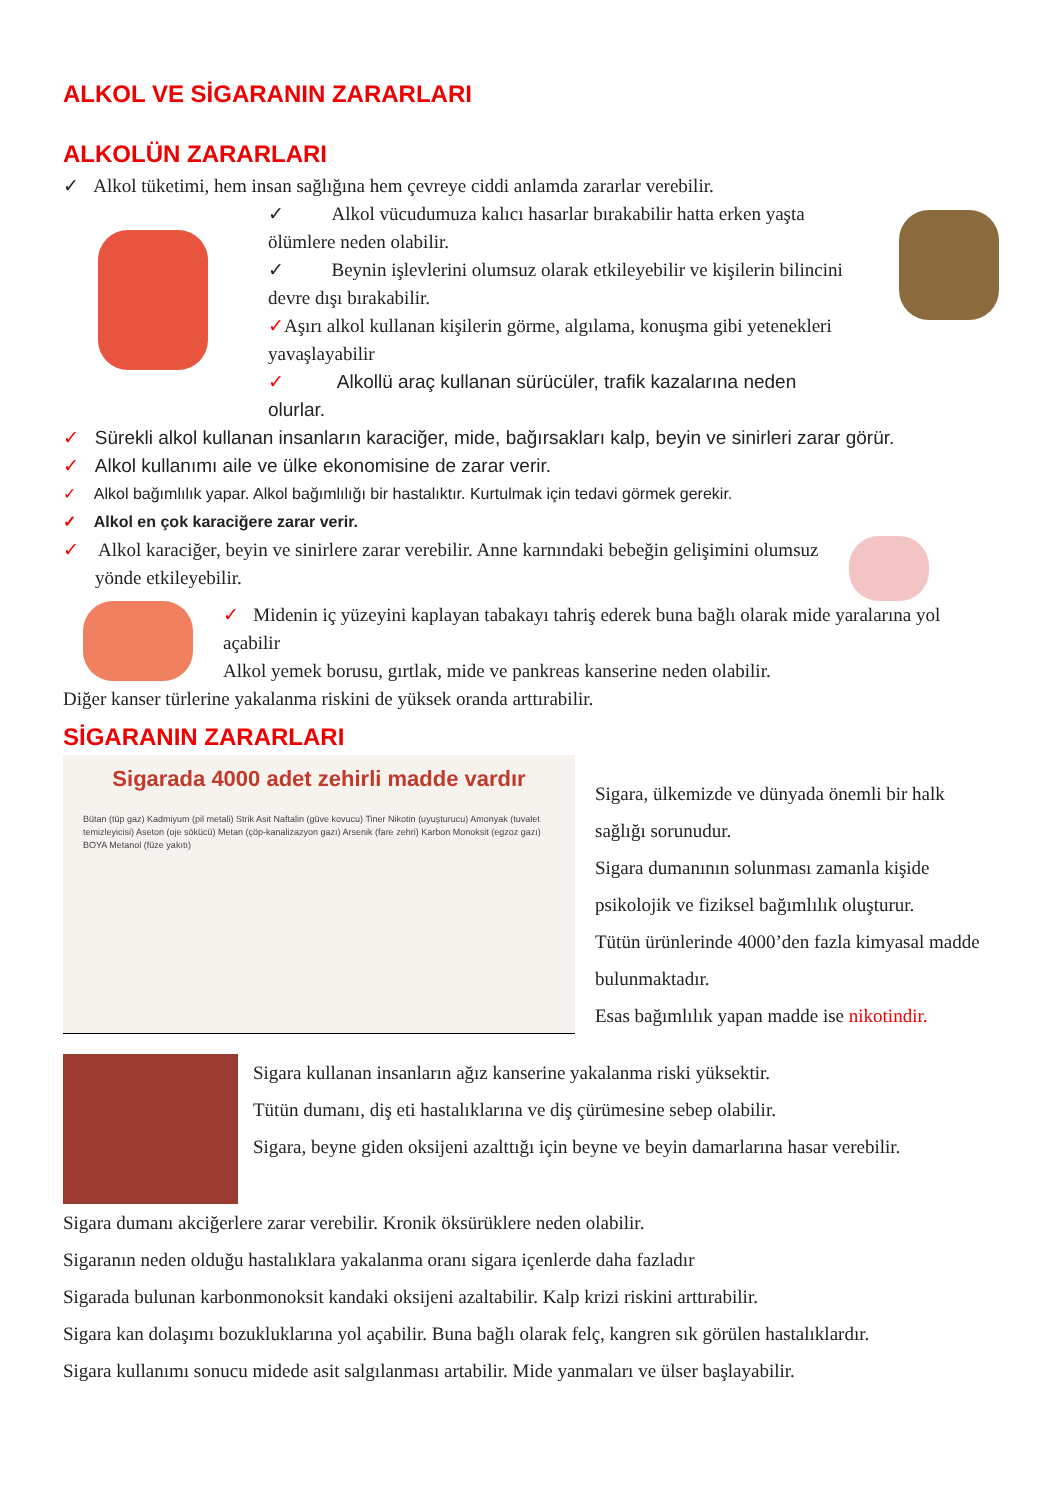ALKOL VE SİGARANIN ZARARLARI
ALKOLÜN ZARARLARI
✓ Alkol tüketimi, hem insan sağlığına hem çevreye ciddi anlamda zararlar verebilir.
✓ Alkol vücudumuza kalıcı hasarlar bırakabilir hatta erken yaşta ölümlere neden olabilir.
✓ Beynin işlevlerini olumsuz olarak etkileyebilir ve kişilerin bilincini devre dışı bırakabilir.
✓Aşırı alkol kullanan kişilerin görme, algılama, konuşma gibi yetenekleri yavaşlayabilir
✓ Alkollü araç kullanan sürücüler, trafik kazalarına neden olurlar.
✓ Sürekli alkol kullanan insanların karaciğer, mide, bağırsakları kalp, beyin ve sinirleri zarar görür.
✓ Alkol kullanımı aile ve ülke ekonomisine de zarar verir.
✓ Alkol bağımlılık yapar. Alkol bağımlılığı bir hastalıktır. Kurtulmak için tedavi görmek gerekir.
✓ Alkol en çok karaciğere zarar verir.
✓ Alkol karaciğer, beyin ve sinirlere zarar verebilir. Anne karnındaki bebeğin gelişimini olumsuz yönde etkileyebilir.
✓ Midenin iç yüzeyini kaplayan tabakayı tahriş ederek buna bağlı olarak mide yaralarına yol açabilir
Alkol yemek borusu, gırtlak, mide ve pankreas kanserine neden olabilir.
Diğer kanser türlerine yakalanma riskini de yüksek oranda arttırabilir.
SİGARANIN ZARARLARI
Sigarada 4000 adet zehirli madde vardır
Bütan (tüp gaz) Kadmiyum (pil metali) Strik Asit Naftalin (güve kovucu) Tiner Nikotin (uyuşturucu) Amonyak (tuvalet temizleyicisi) Aseton (oje sökücü) Metan (çöp-kanalizazyon gazı) Arsenik (fare zehri) Karbon Monoksit (egzoz gazı) BOYA Metanol (füze yakıtı)
Sigara, ülkemizde ve dünyada önemli bir halk sağlığı sorunudur.
Sigara dumanının solunması zamanla kişide psikolojik ve fiziksel bağımlılık oluşturur.
Tütün ürünlerinde 4000’den fazla kimyasal madde bulunmaktadır.
Esas bağımlılık yapan madde ise nikotindir.
Sigara kullanan insanların ağız kanserine yakalanma riski yüksektir.
Tütün dumanı, diş eti hastalıklarına ve diş çürümesine sebep olabilir.
Sigara, beyne giden oksijeni azalttığı için beyne ve beyin damarlarına hasar verebilir.
Sigara dumanı akciğerlere zarar verebilir. Kronik öksürüklere neden olabilir.
Sigaranın neden olduğu hastalıklara yakalanma oranı sigara içenlerde daha fazladır
Sigarada bulunan karbonmonoksit kandaki oksijeni azaltabilir. Kalp krizi riskini arttırabilir.
Sigara kan dolaşımı bozukluklarına yol açabilir. Buna bağlı olarak felç, kangren sık görülen hastalıklardır.
Sigara kullanımı sonucu midede asit salgılanması artabilir. Mide yanmaları ve ülser başlayabilir.